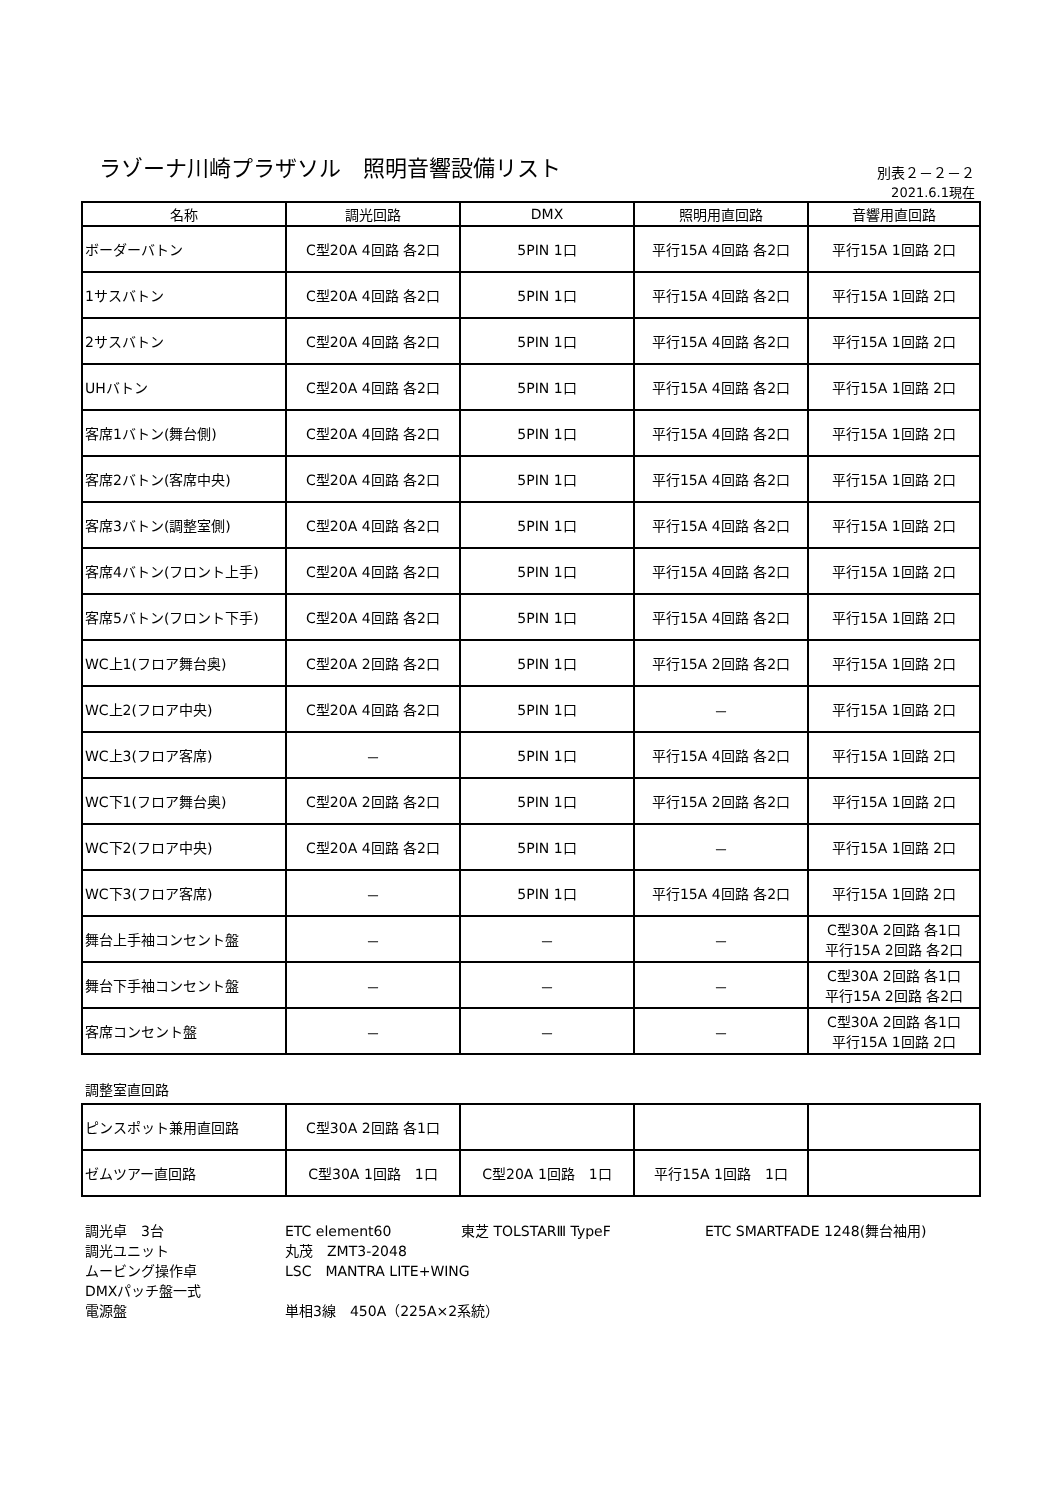ラゾーナ川崎プラザソル　照明音響設備リスト
別表２－２－２
2021.6.1現在
| 名称 | 調光回路 | DMX | 照明用直回路 | 音響用直回路 |
| --- | --- | --- | --- | --- |
| ボーダーバトン | C型20A 4回路 各2口 | 5PIN 1口 | 平行15A 4回路 各2口 | 平行15A 1回路 2口 |
| 1サスバトン | C型20A 4回路 各2口 | 5PIN 1口 | 平行15A 4回路 各2口 | 平行15A 1回路 2口 |
| 2サスバトン | C型20A 4回路 各2口 | 5PIN 1口 | 平行15A 4回路 各2口 | 平行15A 1回路 2口 |
| UHバトン | C型20A 4回路 各2口 | 5PIN 1口 | 平行15A 4回路 各2口 | 平行15A 1回路 2口 |
| 客席1バトン(舞台側) | C型20A 4回路 各2口 | 5PIN 1口 | 平行15A 4回路 各2口 | 平行15A 1回路 2口 |
| 客席2バトン(客席中央) | C型20A 4回路 各2口 | 5PIN 1口 | 平行15A 4回路 各2口 | 平行15A 1回路 2口 |
| 客席3バトン(調整室側) | C型20A 4回路 各2口 | 5PIN 1口 | 平行15A 4回路 各2口 | 平行15A 1回路 2口 |
| 客席4バトン(フロント上手) | C型20A 4回路 各2口 | 5PIN 1口 | 平行15A 4回路 各2口 | 平行15A 1回路 2口 |
| 客席5バトン(フロント下手) | C型20A 4回路 各2口 | 5PIN 1口 | 平行15A 4回路 各2口 | 平行15A 1回路 2口 |
| WC上1(フロア舞台奥) | C型20A 2回路 各2口 | 5PIN 1口 | 平行15A 2回路 各2口 | 平行15A 1回路 2口 |
| WC上2(フロア中央) | C型20A 4回路 各2口 | 5PIN 1口 | － | 平行15A 1回路 2口 |
| WC上3(フロア客席) | － | 5PIN 1口 | 平行15A 4回路 各2口 | 平行15A 1回路 2口 |
| WC下1(フロア舞台奥) | C型20A 2回路 各2口 | 5PIN 1口 | 平行15A 2回路 各2口 | 平行15A 1回路 2口 |
| WC下2(フロア中央) | C型20A 4回路 各2口 | 5PIN 1口 | － | 平行15A 1回路 2口 |
| WC下3(フロア客席) | － | 5PIN 1口 | 平行15A 4回路 各2口 | 平行15A 1回路 2口 |
| 舞台上手袖コンセント盤 | － | － | － | C型30A 2回路 各1口 平行15A 2回路 各2口 |
| 舞台下手袖コンセント盤 | － | － | － | C型30A 2回路 各1口 平行15A 2回路 各2口 |
| 客席コンセント盤 | － | － | － | C型30A 2回路 各1口 平行15A 1回路 2口 |
調整室直回路
| ピンスポット兼用直回路 | C型30A 2回路 各1口 | | | |
| ゼムツアー直回路 | C型30A 1回路 1口 | C型20A 1回路 1口 | 平行15A 1回路 1口 | |
調光卓　3台 ETC element60 東芝 TOLSTARⅢ TypeF ETC SMARTFADE 1248(舞台袖用)
調光ユニット 丸茂　ZMT3-2048
ムービング操作卓 LSC　MANTRA LITE+WING
DMXパッチ盤一式
電源盤 単相3線　450A（225A×2系統）